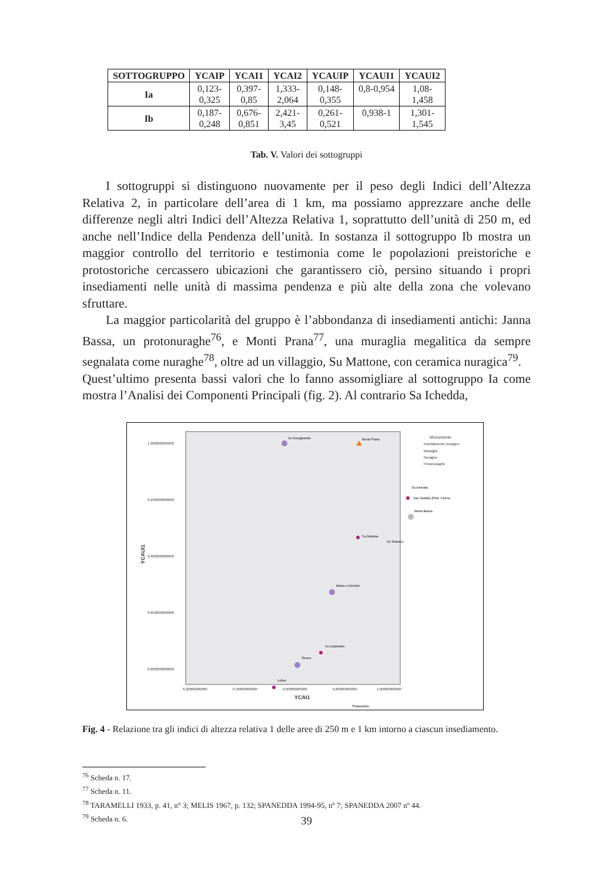| SOTTOGRUPPO | YCAIP | YCAI1 | YCAI2 | YCAUIP | YCAUI1 | YCAUI2 |
| --- | --- | --- | --- | --- | --- | --- |
| Ia | 0,123- 0,325 | 0,397- 0,85 | 1,333- 2,064 | 0,148- 0,355 | 0,8-0,954 | 1,08- 1,458 |
| Ib | 0,187- 0,248 | 0,676- 0,851 | 2,421- 3,45 | 0,261- 0,521 | 0,938-1 | 1,301- 1,545 |
Tab. V. Valori dei sottogruppi
I sottogruppi si distinguono nuovamente per il peso degli Indici dell’Altezza Relativa 2, in particolare dell’area di 1 km, ma possiamo apprezzare anche delle differenze negli altri Indici dell’Altezza Relativa 1, soprattutto dell’unità di 250 m, ed anche nell’Indice della Pendenza dell’unità. In sostanza il sottogruppo Ib mostra un maggior controllo del territorio e testimonia come le popolazioni preistoriche e protostoriche cercassero ubicazioni che garantissero ciò, persino situando i propri insediamenti nelle unità di massima pendenza e più alte della zona che volevano sfruttare.
La maggior particolarità del gruppo è l’abbondanza di insediamenti antichi: Janna Bassa, un protonuraghe<sup>76</sup>, e Monti Prana<sup>77</sup>, una muraglia megalitica da sempre segnalata come nuraghe<sup>78</sup>, oltre ad un villaggio, Su Mattone, con ceramica nuragica<sup>79</sup>.
Quest’ultimo presenta bassi valori che lo fanno assomigliare al sottogruppo Ia come mostra l’Analisi dei Componenti Principali (fig. 2). Al contrario Sa Ichedda,
1,000000000000
0,950000000000
0,900000000000
0,850000000000
0,800000000000
0,20000000000
0,40000000000
0,60000000000
0,80000000000
1,00000000000
YCAI1
YCAUI1
Monumento
Insediamento nuragico
Muraglia
Nuraghe
Protonuraghe
Su Nuragheddu
Monti Prana
Sa Ichedda
Sas Seddas (Pinn. Farris)
Janna Bassa
Su Mattone
Su Tedescu
Melas o Norchiri
Su Castieddu
Thorra
Lottos
Thilameddu
Fig. 4 - Relazione tra gli indici di altezza relativa 1 delle aree di 250 m e 1 km intorno a ciascun insediamento.
<sup>76</sup> Scheda n. 17.
<sup>77</sup> Scheda n. 11.
<sup>78</sup> TARAMELLI 1933, p. 41, n° 3; MELIS 1967, p. 132; SPANEDDA 1994-95, nº 7; SPANEDDA 2007 nº 44.
<sup>79</sup> Scheda n. 6.
39